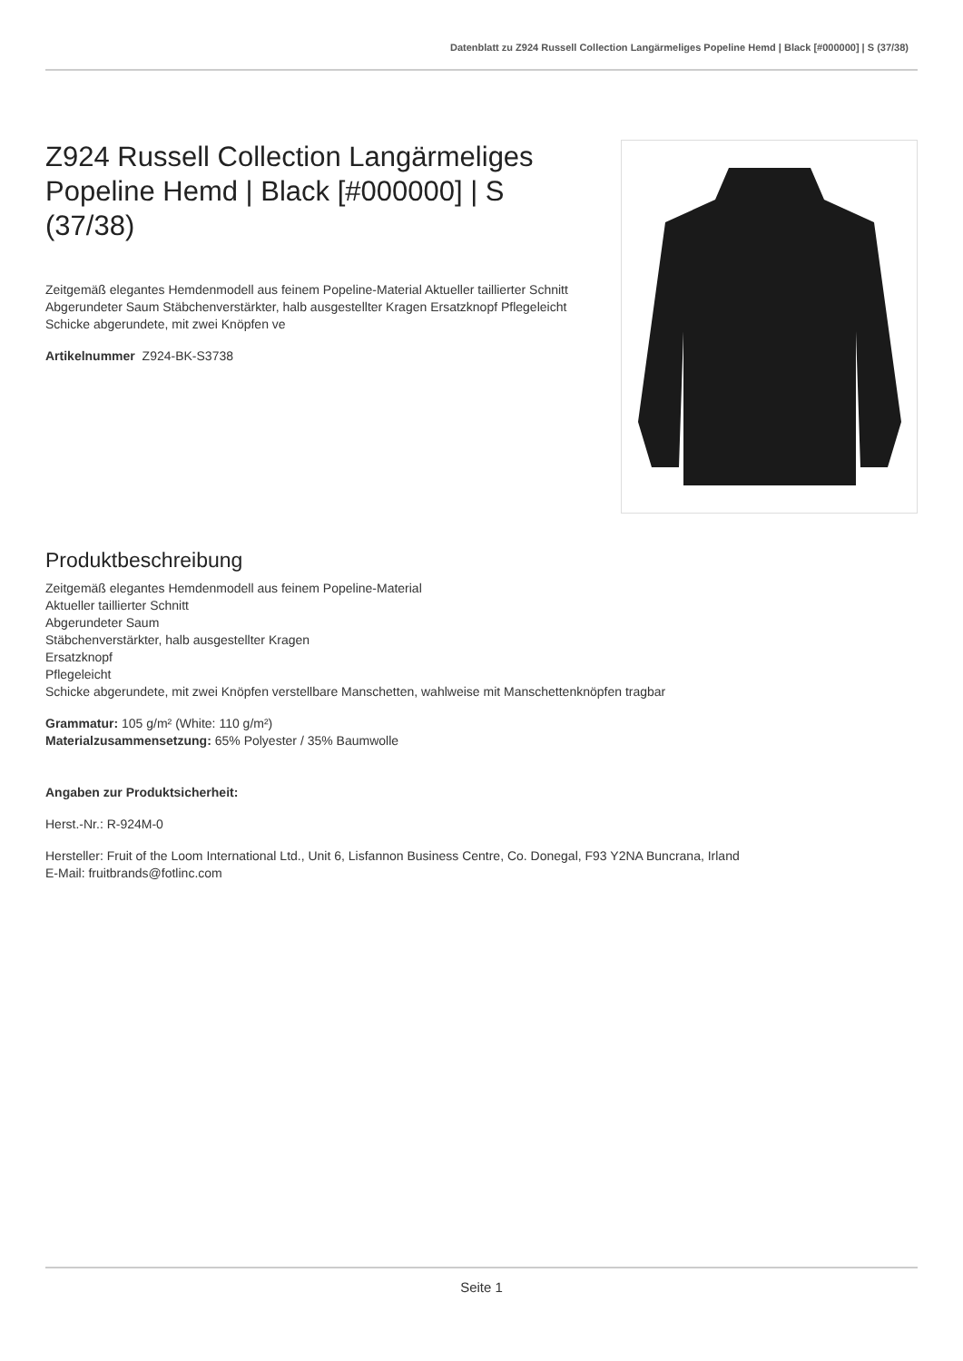Datenblatt zu Z924 Russell Collection Langärmeliges Popeline Hemd | Black [#000000] | S (37/38)
Z924 Russell Collection Langärmeliges Popeline Hemd | Black [#000000] | S (37/38)
Zeitgemäß elegantes Hemdenmodell aus feinem Popeline-Material Aktueller taillierter Schnitt Abgerundeter Saum Stäbchenverstärkter, halb ausgestellter Kragen Ersatzknopf Pflegeleicht Schicke abgerundete, mit zwei Knöpfen ve
Artikelnummer Z924-BK-S3738
Produktbeschreibung
Zeitgemäß elegantes Hemdenmodell aus feinem Popeline-Material
Aktueller taillierter Schnitt
Abgerundeter Saum
Stäbchenverstärkter, halb ausgestellter Kragen
Ersatzknopf
Pflegeleicht
Schicke abgerundete, mit zwei Knöpfen verstellbare Manschetten, wahlweise mit Manschettenknöpfen tragbar
Grammatur: 105 g/m² (White: 110 g/m²)
Materialzusammensetzung: 65% Polyester / 35% Baumwolle
Angaben zur Produktsicherheit:
Herst.-Nr.: R-924M-0
Hersteller: Fruit of the Loom International Ltd., Unit 6, Lisfannon Business Centre, Co. Donegal, F93 Y2NA Buncrana, Irland
E-Mail: fruitbrands@fotlinc.com
Seite 1